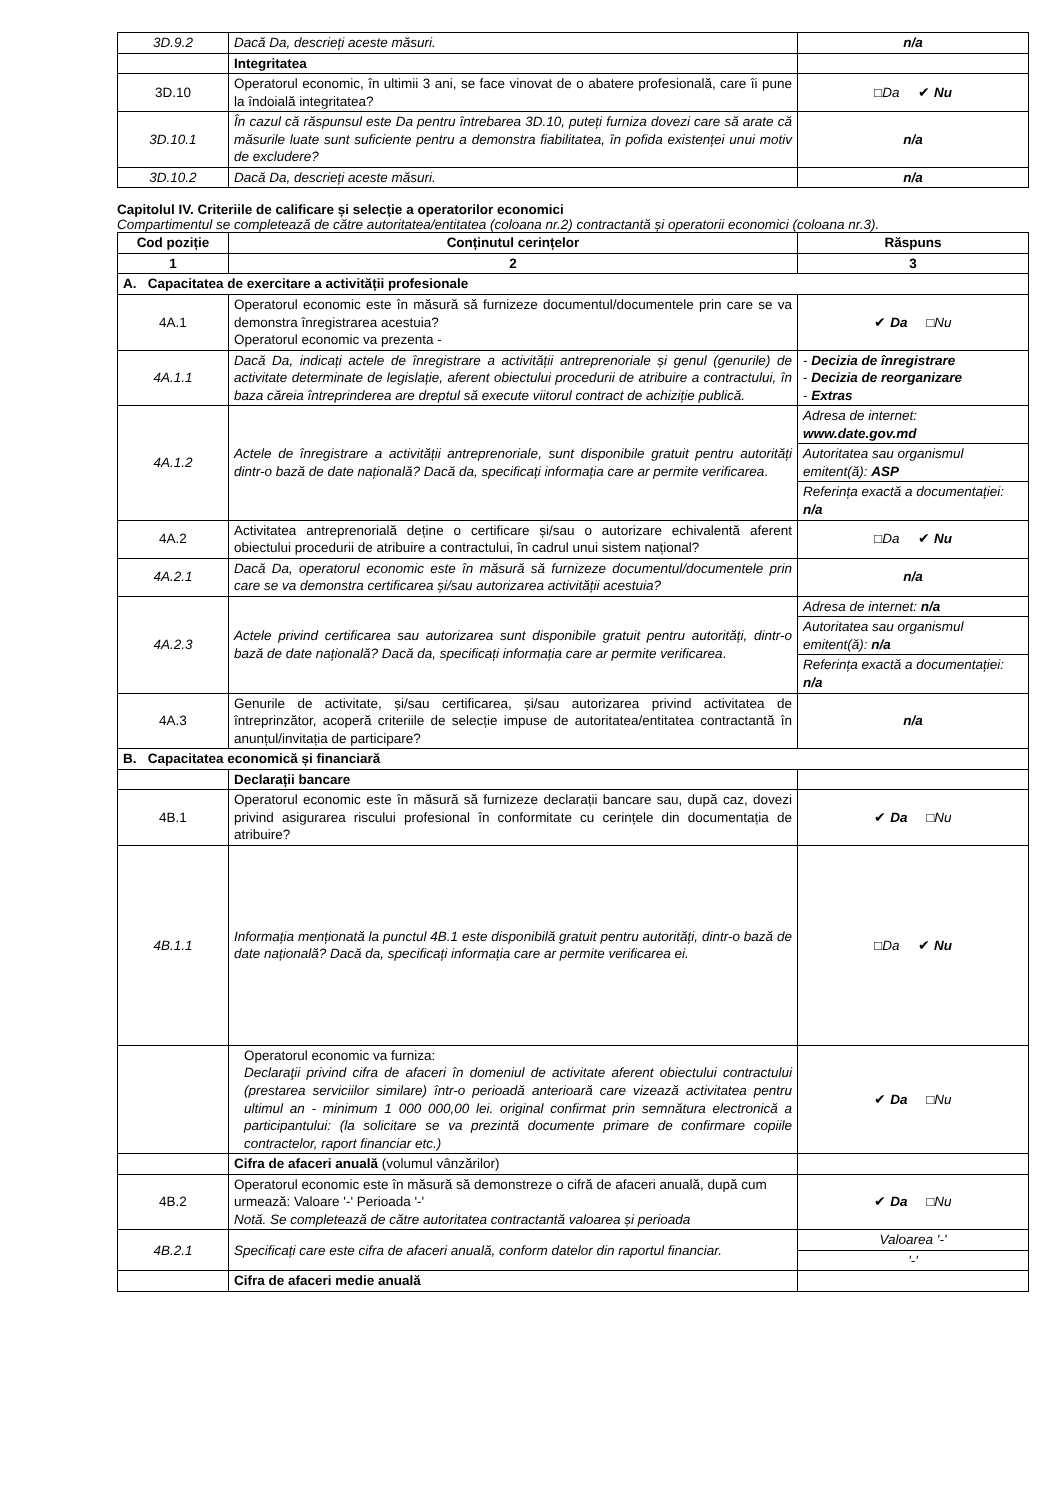| 3D.9.2 | Dacă Da, descrieți aceste măsuri. | n/a |
| | Integritatea | |
| 3D.10 | Operatorul economic, în ultimii 3 ani, se face vinovat de o abatere profesională, care îi pune la îndoială integritatea? | □ Da ✔ Nu |
| 3D.10.1 | În cazul că răspunsul este Da pentru întrebarea 3D.10, puteți furniza dovezi care să arate că măsurile luate sunt suficiente pentru a demonstra fiabilitatea, în pofida existenței unui motiv de excludere? | n/a |
| 3D.10.2 | Dacă Da, descrieți aceste măsuri. | n/a |
Capitolul IV. Criteriile de calificare și selecție a operatorilor economici
Compartimentul se completează de către autoritatea/entitatea (coloana nr.2) contractantă și operatorii economici (coloana nr.3).
| Cod poziție | Conținutul cerințelor | Răspuns |
| --- | --- | --- |
| 1 | 2 | 3 |
| A. Capacitatea de exercitare a activității profesionale | | |
| 4A.1 | Operatorul economic este în măsură să furnizeze documentul/documentele prin care se va demonstra înregistrarea acestuia? Operatorul economic va prezenta - | ✔ Da □ Nu |
| 4A.1.1 | Dacă Da, indicați actele de înregistrare a activității antreprenoriale și genul (genurile) de activitate determinate de legislație, aferent obiectului procedurii de atribuire a contractului, în baza căreia întreprinderea are dreptul să execute viitorul contract de achiziție publică. | - Decizia de înregistrare - Decizia de reorganizare - Extras |
| 4A.1.2 | Actele de înregistrare a activității antreprenoriale, sunt disponibile gratuit pentru autorități dintr-o bază de date națională? Dacă da, specificați informația care ar permite verificarea . | / Adresa de internet: www.date.gov.md / / Autoritatea sau organismul emitent(ă): ASP / / Referința exactă a documentației: n/a / |
| 4A.2 | Activitatea antreprenorială deține o certificare și/sau o autorizare echivalentă aferent obiectului procedurii de atribuire a contractului, în cadrul unui sistem național? | □ Da ✔ Nu |
| 4A.2.1 | Dacă Da, operatorul economic este în măsură să furnizeze documentul/documentele prin care se va demonstra certificarea și/sau autorizarea activității acestuia? | n/a |
| 4A.2.3 | Actele privind certificarea sau autorizarea sunt disponibile gratuit pentru autorități, dintr-o bază de date națională? Dacă da, specificați informația care ar permite verificarea . | / Adresa de internet: n/a / / Autoritatea sau organismul emitent(ă): n/a / / Referința exactă a documentației: n/a / |
| 4A.3 | Genurile de activitate, și/sau certificarea, și/sau autorizarea privind activitatea de întreprinzător, acoperă criteriile de selecție impuse de autoritatea/entitatea contractantă în anunțul/invitația de participare? | n/a |
| B. Capacitatea economică și financiară | | |
| | Declarații bancare | |
| 4B.1 | Operatorul economic este în măsură să furnizeze declarații bancare sau, după caz, dovezi privind asigurarea riscului profesional în conformitate cu cerințele din documentația de atribuire? | ✔ Da □ Nu |
| 4B.1.1 | Informația menționată la punctul 4B.1 este disponibilă gratuit pentru autorități, dintr-o bază de date națională? Dacă da, specificați informația care ar permite verificarea ei. | □ Da ✔ Nu |
| | Operatorul economic va furniza: Declaraţii privind cifra de afaceri în domeniul de activitate aferent obiectului contractului (prestarea serviciilor similare) într-o perioadă anterioară care vizează activitatea pentru ultimul an - minimum 1 000 000,00 lei. original confirmat prin semnătura electronică a participantului: (la solicitare se va prezintă documente primare de confirmare copiile contractelor, raport financiar etc.) | ✔ Da □ Nu |
| | Cifra de afaceri anuală (volumul vânzărilor) | |
| 4B.2 | Operatorul economic este în măsură să demonstreze o cifră de afaceri anuală, după cum urmează: Valoare '-' Perioada '-' Notă. Se completează de către autoritatea contractantă valoarea și perioada | ✔ Da □ Nu |
| 4B.2.1 | Specificați care este cifra de afaceri anuală, conform datelor din raportul financiar. | / Valoarea '-' / / '-' / |
| | Cifra de afaceri medie anuală | |